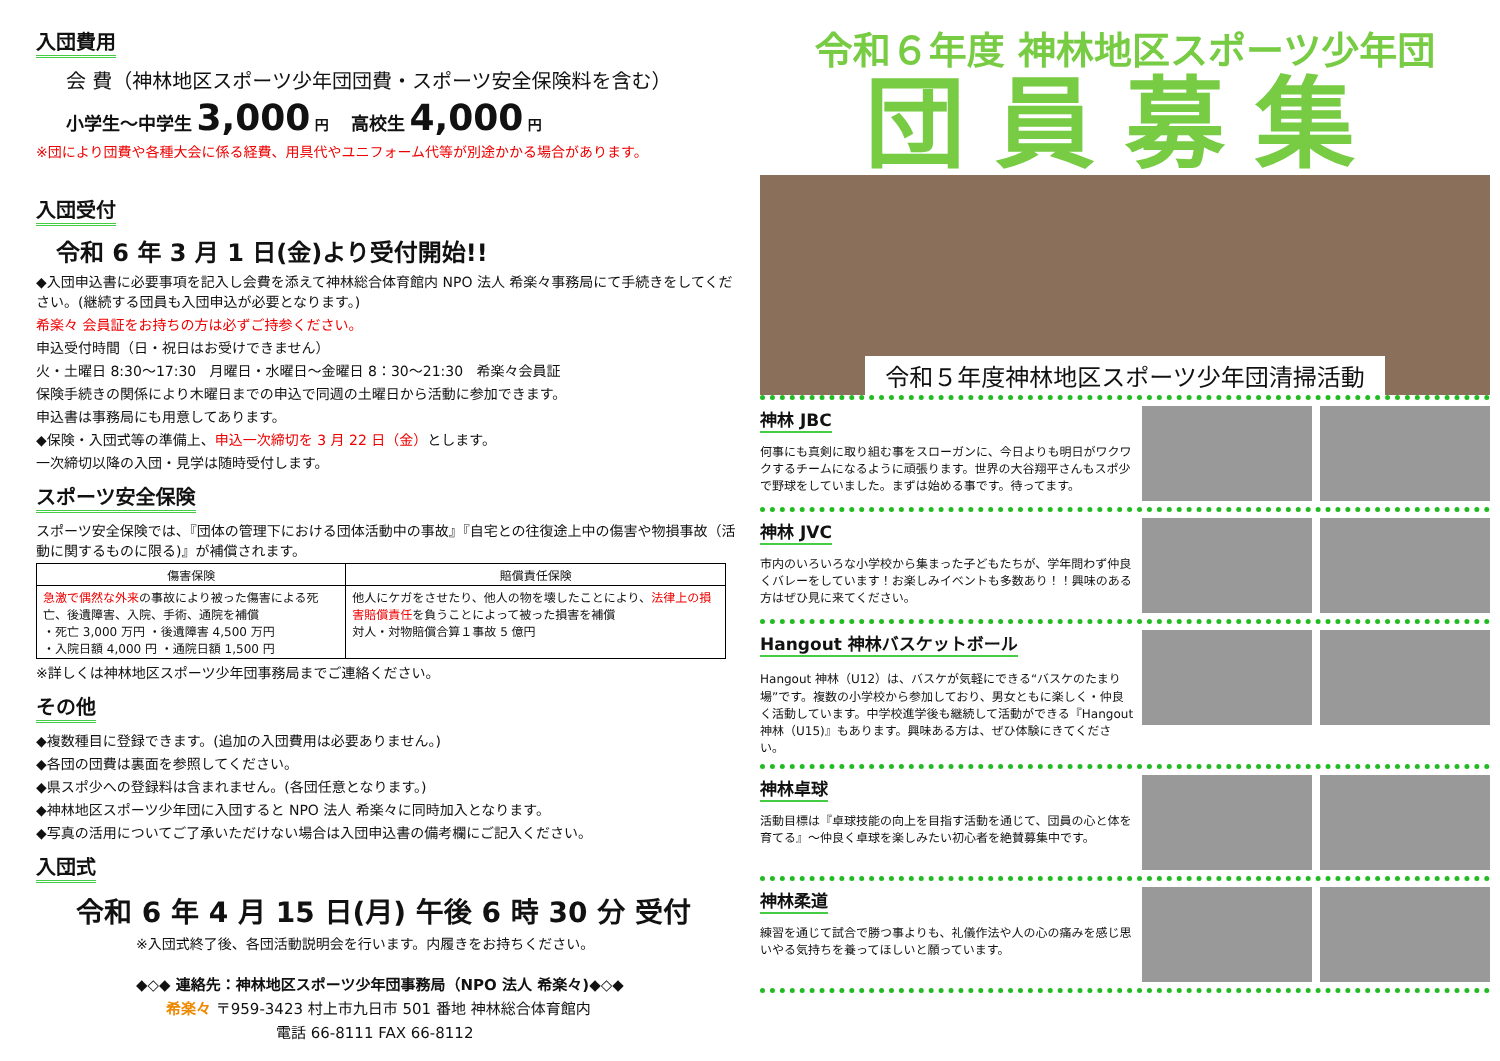入団費用
会 費（神林地区スポーツ少年団団費・スポーツ安全保険料を含む）
小学生～中学生 3,000 円 高校生 4,000 円
※団により団費や各種大会に係る経費、用具代やユニフォーム代等が別途かかる場合があります。
入団受付
令和 6 年 3 月 1 日(金)より受付開始!!
◆入団申込書に必要事項を記入し会費を添えて神林総合体育館内 NPO 法人 希楽々事務局にて手続きをしてください。(継続する団員も入団申込が必要となります。)
希楽々 会員証をお持ちの方は必ずご持参ください。
申込受付時間（日・祝日はお受けできません）
火・土曜日 8:30～17:30 月曜日・水曜日～金曜日 8：30～21:30 希楽々会員証
保険手続きの関係により木曜日までの申込で同週の土曜日から活動に参加できます。
申込書は事務局にも用意してあります。
◆保険・入団式等の準備上、申込一次締切を 3 月 22 日（金）とします。
一次締切以降の入団・見学は随時受付します。
スポーツ安全保険
スポーツ安全保険では、『団体の管理下における団体活動中の事故』『自宅との往復途上中の傷害や物損事故（活動に関するものに限る)』が補償されます。
| 傷害保険 | 賠償責任保険 |
| --- | --- |
| 急激で偶然な外来 の事故により被った傷害による死亡、後遺障害、入院、手術、通院を補償 ・死亡 3,000 万円 ・後遺障害 4,500 万円 ・入院日額 4,000 円 ・通院日額 1,500 円 | 他人にケガをさせたり、他人の物を壊したことにより、 法律上の損害賠償責任 を負うことによって被った損害を補償 対人・対物賠償合算１事故 5 億円 |
※詳しくは神林地区スポーツ少年団事務局までご連絡ください。
その他
◆複数種目に登録できます。(追加の入団費用は必要ありません。)
◆各団の団費は裏面を参照してください。
◆県スポ少への登録料は含まれません。(各団任意となります。)
◆神林地区スポーツ少年団に入団すると NPO 法人 希楽々に同時加入となります。
◆写真の活用についてご了承いただけない場合は入団申込書の備考欄にご記入ください。
入団式
令和 6 年 4 月 15 日(月) 午後 6 時 30 分 受付
※入団式終了後、各団活動説明会を行います。内履きをお持ちください。
◆◇◆ 連絡先：神林地区スポーツ少年団事務局（NPO 法人 希楽々)◆◇◆
希楽々 〒959-3423 村上市九日市 501 番地 神林総合体育館内
電話 66-8111 FAX 66-8112
令和６年度 神林地区スポーツ少年団
団員募集
令和５年度神林地区スポーツ少年団清掃活動
神林 JBC
何事にも真剣に取り組む事をスローガンに、今日よりも明日がワクワクするチームになるように頑張ります。世界の大谷翔平さんもスポ少で野球をしていました。まずは始める事です。待ってます。
神林 JVC
市内のいろいろな小学校から集まった子どもたちが、学年問わず仲良くバレーをしています！お楽しみイベントも多数あり！！興味のある方はぜひ見に来てください。
Hangout 神林バスケットボール
Hangout 神林（U12）は、バスケが気軽にできる“バスケのたまり場”です。複数の小学校から参加しており、男女ともに楽しく・仲良く活動しています。中学校進学後も継続して活動ができる『Hangout 神林（U15)』もあります。興味ある方は、ぜひ体験にきてください。
神林卓球
活動目標は『卓球技能の向上を目指す活動を通じて、団員の心と体を育てる』～仲良く卓球を楽しみたい初心者を絶賛募集中です。
神林柔道
練習を通じて試合で勝つ事よりも、礼儀作法や人の心の痛みを感じ思いやる気持ちを養ってほしいと願っています。